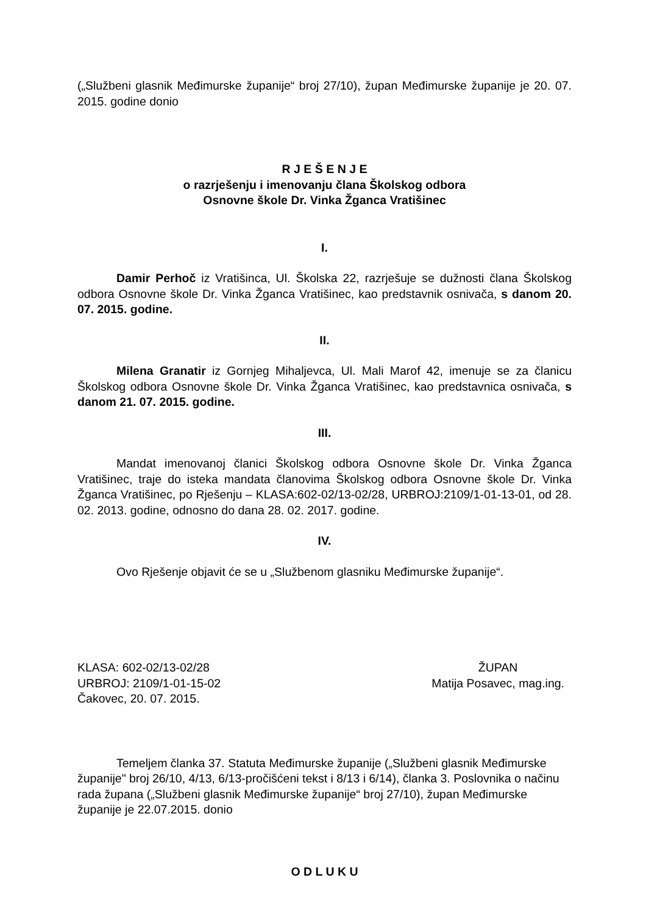(„Službeni glasnik Međimurske županije“ broj 27/10), župan Međimurske županije je 20. 07. 2015. godine donio
R J E Š E N J E
o razrješenju i imenovanju člana Školskog odbora
Osnovne škole Dr. Vinka Žganca Vratišinec
I.
Damir Perhoč iz Vratišinca, Ul. Školska 22, razrješuje se dužnosti člana Školskog odbora Osnovne škole Dr. Vinka Žganca Vratišinec, kao predstavnik osnivača, s danom 20. 07. 2015. godine.
II.
Milena Granatir iz Gornjeg Mihaljevca, Ul. Mali Marof 42, imenuje se za članicu Školskog odbora Osnovne škole Dr. Vinka Žganca Vratišinec, kao predstavnica osnivača, s danom 21. 07. 2015. godine.
III.
Mandat imenovanoj članici Školskog odbora Osnovne škole Dr. Vinka Žganca Vratišinec, traje do isteka mandata članovima Školskog odbora Osnovne škole Dr. Vinka Žganca Vratišinec, po Rješenju – KLASA:602-02/13-02/28, URBROJ:2109/1-01-13-01, od 28. 02. 2013. godine, odnosno do dana 28. 02. 2017. godine.
IV.
Ovo Rješenje objavit će se u „Službenom glasniku Međimurske županije“.
KLASA: 602-02/13-02/28
URBROJ: 2109/1-01-15-02
Čakovec, 20. 07. 2015.
ŽUPAN
Matija Posavec, mag.ing.
Temeljem članka 37. Statuta Međimurske županije („Službeni glasnik Međimurske županije" broj 26/10, 4/13, 6/13-pročišćeni tekst i 8/13 i 6/14), članka 3. Poslovnika o načinu rada župana („Službeni glasnik Međimurske županije“ broj 27/10), župan Međimurske županije je 22.07.2015. donio
O D L U K U